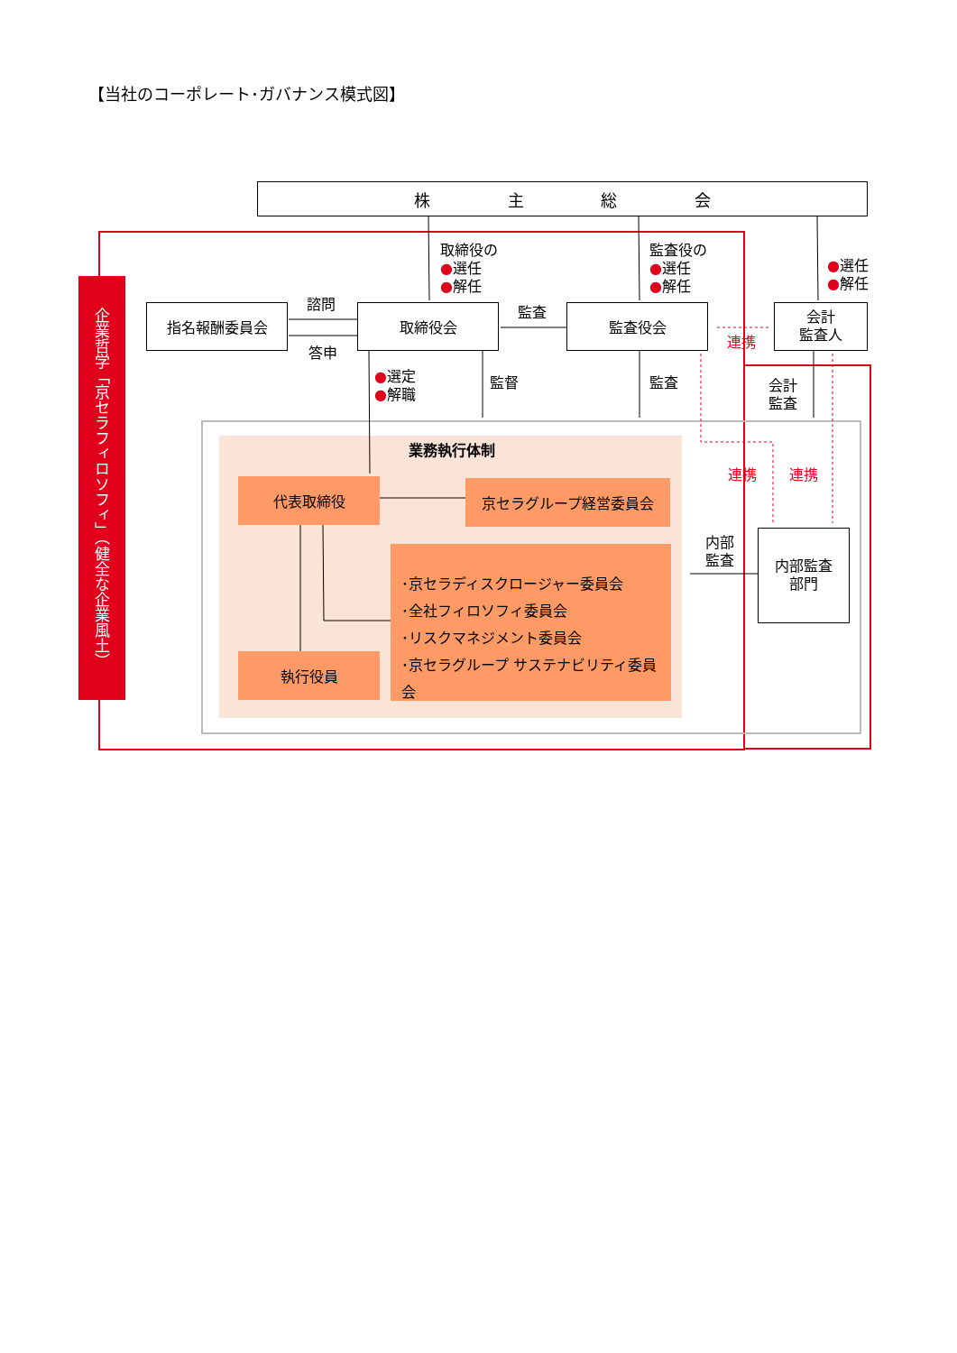【当社のコーポレート･ガバナンス模式図】
企業哲学「京セラフィロソフィ」（健全な企業風土）
株 主 総 会
取締役の
●選任
●解任
監査役の
●選任
●解任
●選任
●解任
指名報酬委員会 諮問
答申
取締役会 監査 監査役会
連携
会計
監査人
●選定
●解職
監督 監査
会計
監査
業務執行体制
代表取締役 京セラグループ経営委員会
連携 連携
･京セラディスクロージャー委員会
･全社フィロソフィ委員会
･リスクマネジメント委員会
･京セラグループ サステナビリティ委員会
内部
監査
内部監査
部門
執行役員